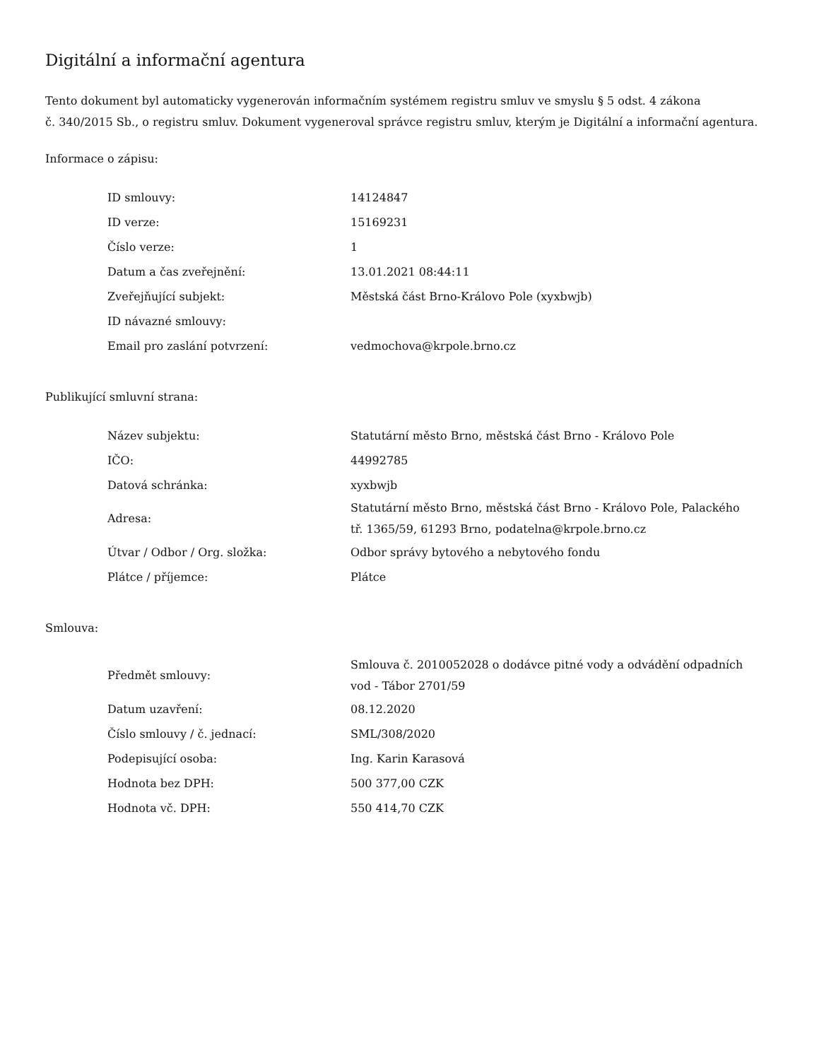Digitální a informační agentura
Tento dokument byl automaticky vygenerován informačním systémem registru smluv ve smyslu § 5 odst. 4 zákona
č. 340/2015 Sb., o registru smluv. Dokument vygeneroval správce registru smluv, kterým je Digitální a informační agentura.
Informace o zápisu:
| ID smlouvy: | 14124847 |
| ID verze: | 15169231 |
| Číslo verze: | 1 |
| Datum a čas zveřejnění: | 13.01.2021 08:44:11 |
| Zveřejňující subjekt: | Městská část Brno-Královo Pole (xyxbwjb) |
| ID návazné smlouvy: | |
| Email pro zaslání potvrzení: | vedmochova@krpole.brno.cz |
Publikující smluvní strana:
| Název subjektu: | Statutární město Brno, městská část Brno - Královo Pole |
| IČO: | 44992785 |
| Datová schránka: | xyxbwjb |
| Adresa: | Statutární město Brno, městská část Brno - Královo Pole, Palackého tř. 1365/59, 61293 Brno, podatelna@krpole.brno.cz |
| Útvar / Odbor / Org. složka: | Odbor správy bytového a nebytového fondu |
| Plátce / příjemce: | Plátce |
Smlouva:
| Předmět smlouvy: | Smlouva č. 2010052028 o dodávce pitné vody a odvádění odpadních vod - Tábor 2701/59 |
| Datum uzavření: | 08.12.2020 |
| Číslo smlouvy / č. jednací: | SML/308/2020 |
| Podepisující osoba: | Ing. Karin Karasová |
| Hodnota bez DPH: | 500 377,00 CZK |
| Hodnota vč. DPH: | 550 414,70 CZK |